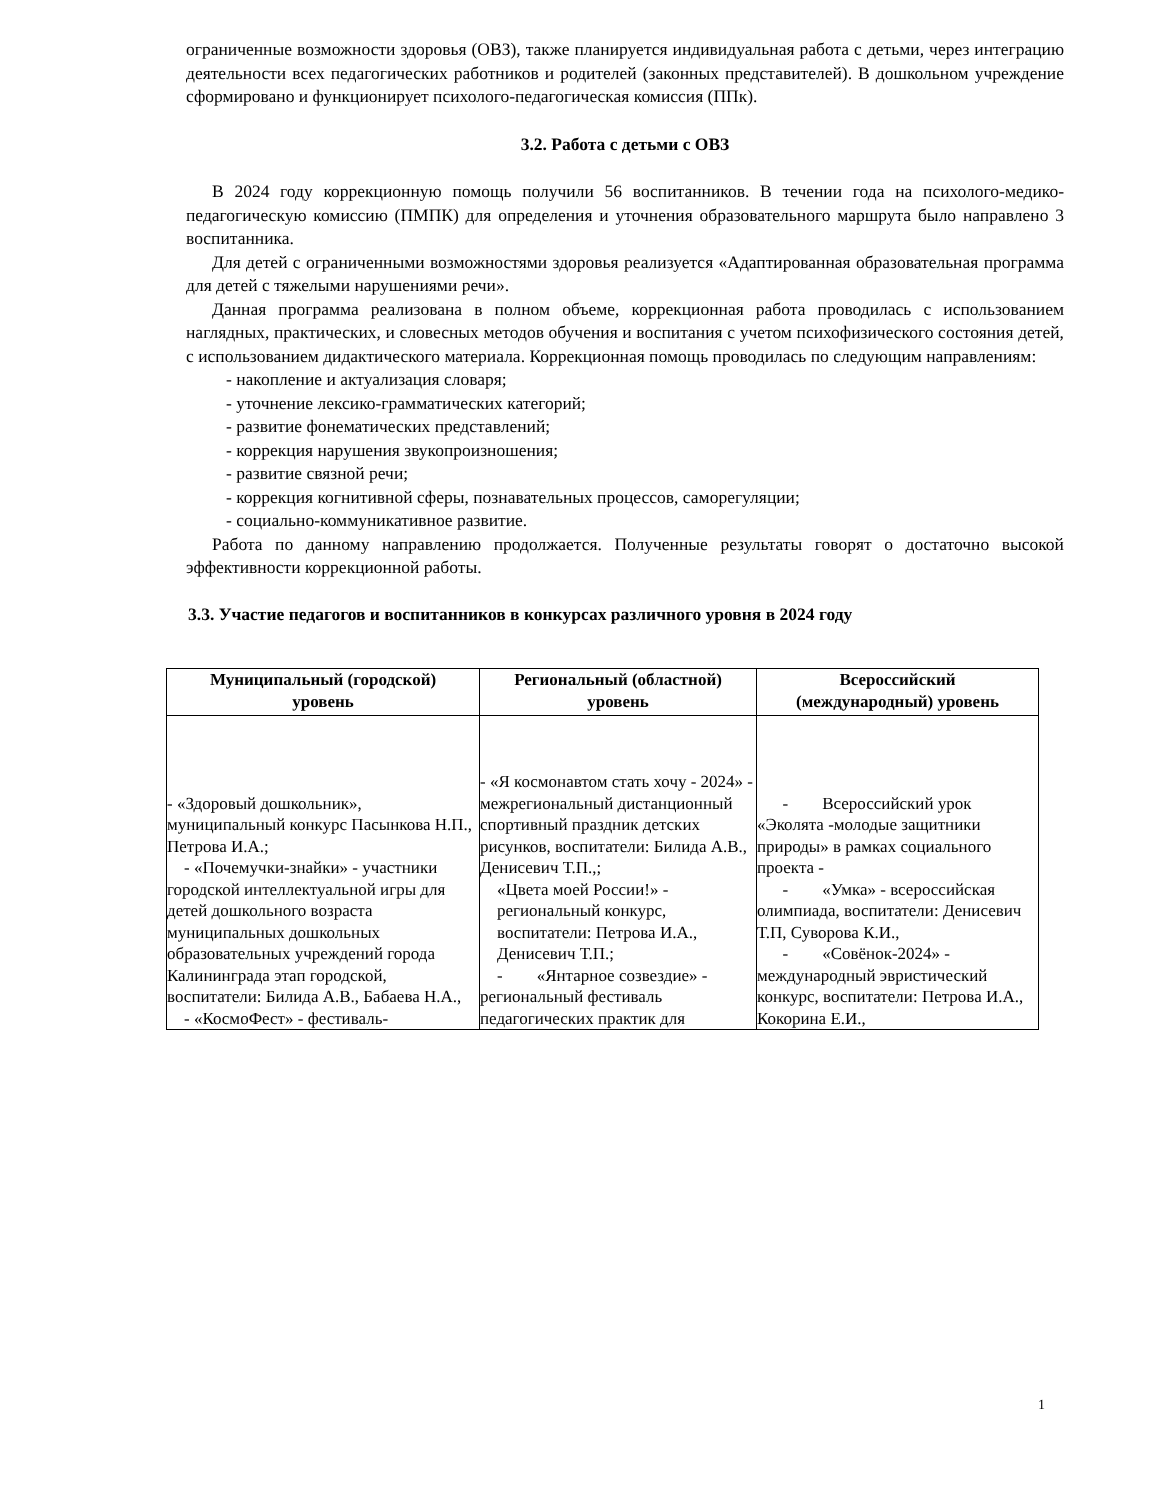ограниченные возможности здоровья (ОВЗ), также планируется индивидуальная работа с детьми, через интеграцию деятельности всех педагогических работников и родителей (законных представителей). В дошкольном учреждение сформировано и функционирует психолого-педагогическая комиссия (ППк).
3.2. Работа с детьми с ОВЗ
В 2024 году коррекционную помощь получили 56 воспитанников. В течении года на психолого-медико-педагогическую комиссию (ПМПК) для определения и уточнения образовательного маршрута было направлено 3 воспитанника.
Для детей с ограниченными возможностями здоровья реализуется «Адаптированная образовательная программа для детей с тяжелыми нарушениями речи».
Данная программа реализована в полном объеме, коррекционная работа проводилась с использованием наглядных, практических, и словесных методов обучения и воспитания с учетом психофизического состояния детей, с использованием дидактического материала. Коррекционная помощь проводилась по следующим направлениям:
- накопление и актуализация словаря;
- уточнение лексико-грамматических категорий;
- развитие фонематических представлений;
- коррекция нарушения звукопроизношения;
- развитие связной речи;
- коррекция когнитивной сферы, познавательных процессов, саморегуляции;
- социально-коммуникативное развитие.
Работа по данному направлению продолжается. Полученные результаты говорят о достаточно высокой эффективности коррекционной работы.
3.3. Участие педагогов и воспитанников в конкурсах различного уровня в 2024 году
| Муниципальный (городской) уровень | Региональный (областной) уровень | Всероссийский (международный) уровень |
| --- | --- | --- |
| - «Здоровый дошкольник», муниципальный конкурс Пасынкова Н.П., Петрова И.А.; - «Почемучки-знайки» - участники городской интеллектуальной игры для детей дошкольного возраста муниципальных дошкольных образовательных учреждений города Калининграда этап городской, воспитатели: Билида А.В., Бабаева Н.А., - «КосмоФест» - фестиваль- | - «Я космонавтом стать хочу - 2024» - межрегиональный дистанционный спортивный праздник детских рисунков, воспитатели: Билида А.В., Денисевич Т.П.,; «Цвета моей России!» - региональный конкурс, воспитатели: Петрова И.А., Денисевич Т.П.; - «Янтарное созвездие» - региональный фестиваль педагогических практик для | - Всероссийский урок «Эколята -молодые защитники природы» в рамках социального проекта - - «Умка» - всероссийская олимпиада, воспитатели: Денисевич Т.П, Суворова К.И., - «Совёнок-2024» - международный эвристический конкурс, воспитатели: Петрова И.А., Кокорина Е.И., |
1